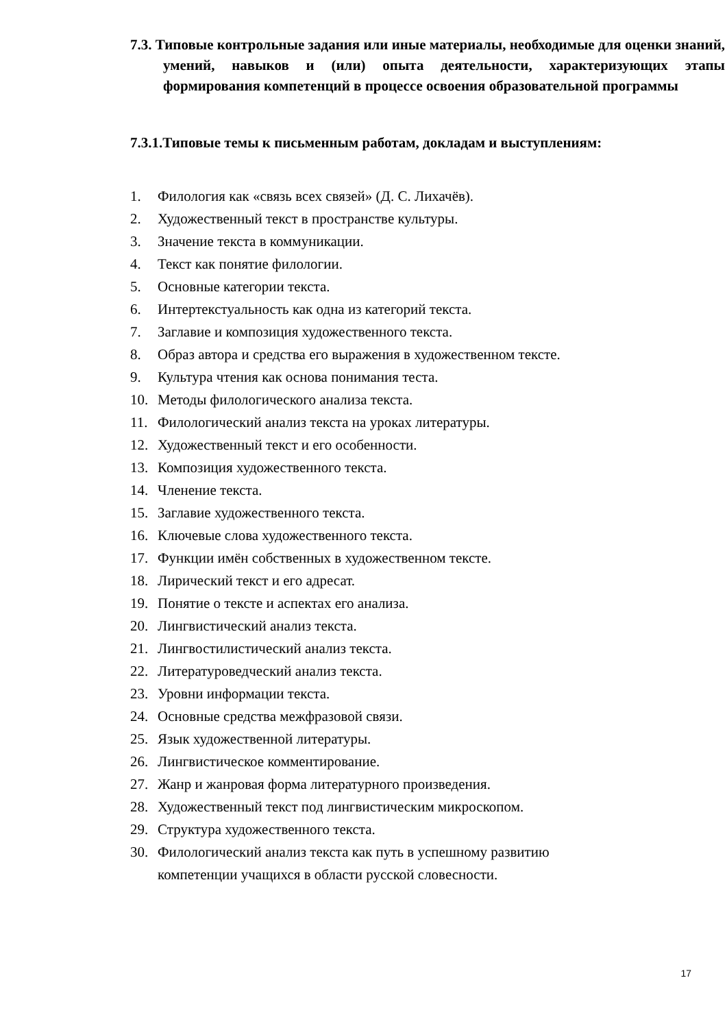7.3. Типовые контрольные задания или иные материалы, необходимые для оценки знаний, умений, навыков и (или) опыта деятельности, характеризующих этапы формирования компетенций в процессе освоения образовательной программы
7.3.1.Типовые темы к письменным работам, докладам и выступлениям:
1. Филология как «связь всех связей» (Д. С. Лихачёв).
2. Художественный текст в пространстве культуры.
3. Значение текста в коммуникации.
4. Текст как понятие филологии.
5. Основные категории текста.
6. Интертекстуальность как одна из категорий текста.
7. Заглавие и композиция художественного текста.
8. Образ автора и средства его выражения в художественном тексте.
9. Культура чтения как основа понимания теста.
10. Методы филологического анализа текста.
11. Филологический анализ текста на уроках литературы.
12. Художественный текст и его особенности.
13. Композиция художественного текста.
14. Членение текста.
15. Заглавие художественного текста.
16. Ключевые слова художественного текста.
17. Функции имён собственных в художественном тексте.
18. Лирический текст и его адресат.
19. Понятие о тексте и аспектах его анализа.
20. Лингвистический анализ текста.
21. Лингвостилистический анализ текста.
22. Литературоведческий анализ текста.
23. Уровни информации текста.
24. Основные средства межфразовой связи.
25. Язык художественной литературы.
26. Лингвистическое комментирование.
27. Жанр и жанровая форма литературного произведения.
28. Художественный текст под лингвистическим микроскопом.
29. Структура художественного текста.
30. Филологический анализ текста как путь в успешному развитию
компетенции учащихся в области русской словесности.
17